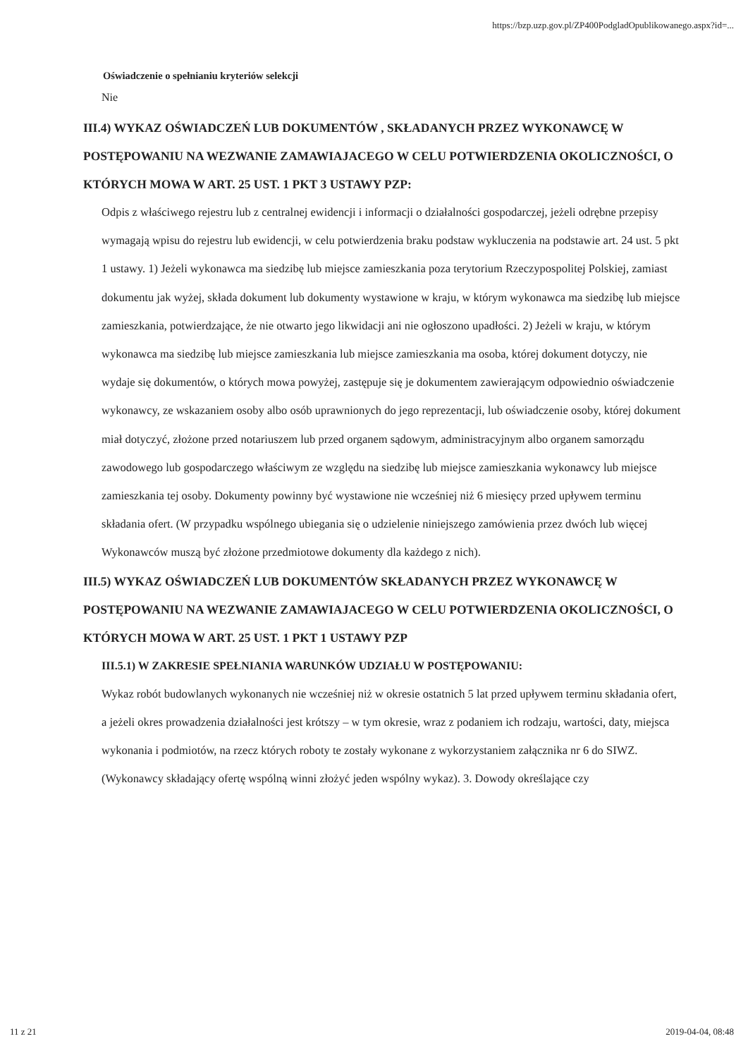https://bzp.uzp.gov.pl/ZP400PodgladOpublikowanego.aspx?id=...
Oświadczenie o spełnianiu kryteriów selekcji
Nie
III.4) WYKAZ OŚWIADCZEŃ LUB DOKUMENTÓW , SKŁADANYCH PRZEZ WYKONAWCĘ W POSTĘPOWANIU NA WEZWANIE ZAMAWIAJACEGO W CELU POTWIERDZENIA OKOLICZNOŚCI, O KTÓRYCH MOWA W ART. 25 UST. 1 PKT 3 USTAWY PZP:
Odpis z właściwego rejestru lub z centralnej ewidencji i informacji o działalności gospodarczej, jeżeli odrębne przepisy wymagają wpisu do rejestru lub ewidencji, w celu potwierdzenia braku podstaw wykluczenia na podstawie art. 24 ust. 5 pkt 1 ustawy. 1) Jeżeli wykonawca ma siedzibę lub miejsce zamieszkania poza terytorium Rzeczypospolitej Polskiej, zamiast dokumentu jak wyżej, składa dokument lub dokumenty wystawione w kraju, w którym wykonawca ma siedzibę lub miejsce zamieszkania, potwierdzające, że nie otwarto jego likwidacji ani nie ogłoszono upadłości. 2) Jeżeli w kraju, w którym wykonawca ma siedzibę lub miejsce zamieszkania lub miejsce zamieszkania ma osoba, której dokument dotyczy, nie wydaje się dokumentów, o których mowa powyżej, zastępuje się je dokumentem zawierającym odpowiednio oświadczenie wykonawcy, ze wskazaniem osoby albo osób uprawnionych do jego reprezentacji, lub oświadczenie osoby, której dokument miał dotyczyć, złożone przed notariuszem lub przed organem sądowym, administracyjnym albo organem samorządu zawodowego lub gospodarczego właściwym ze względu na siedzibę lub miejsce zamieszkania wykonawcy lub miejsce zamieszkania tej osoby. Dokumenty powinny być wystawione nie wcześniej niż 6 miesięcy przed upływem terminu składania ofert. (W przypadku wspólnego ubiegania się o udzielenie niniejszego zamówienia przez dwóch lub więcej Wykonawców muszą być złożone przedmiotowe dokumenty dla każdego z nich).
III.5) WYKAZ OŚWIADCZEŃ LUB DOKUMENTÓW SKŁADANYCH PRZEZ WYKONAWCĘ W POSTĘPOWANIU NA WEZWANIE ZAMAWIAJACEGO W CELU POTWIERDZENIA OKOLICZNOŚCI, O KTÓRYCH MOWA W ART. 25 UST. 1 PKT 1 USTAWY PZP
III.5.1) W ZAKRESIE SPEŁNIANIA WARUNKÓW UDZIAŁU W POSTĘPOWANIU:
Wykaz robót budowlanych wykonanych nie wcześniej niż w okresie ostatnich 5 lat przed upływem terminu składania ofert, a jeżeli okres prowadzenia działalności jest krótszy – w tym okresie, wraz z podaniem ich rodzaju, wartości, daty, miejsca wykonania i podmiotów, na rzecz których roboty te zostały wykonane z wykorzystaniem załącznika nr 6 do SIWZ. (Wykonawcy składający ofertę wspólną winni złożyć jeden wspólny wykaz). 3. Dowody określające czy
11 z 21 2019-04-04, 08:48